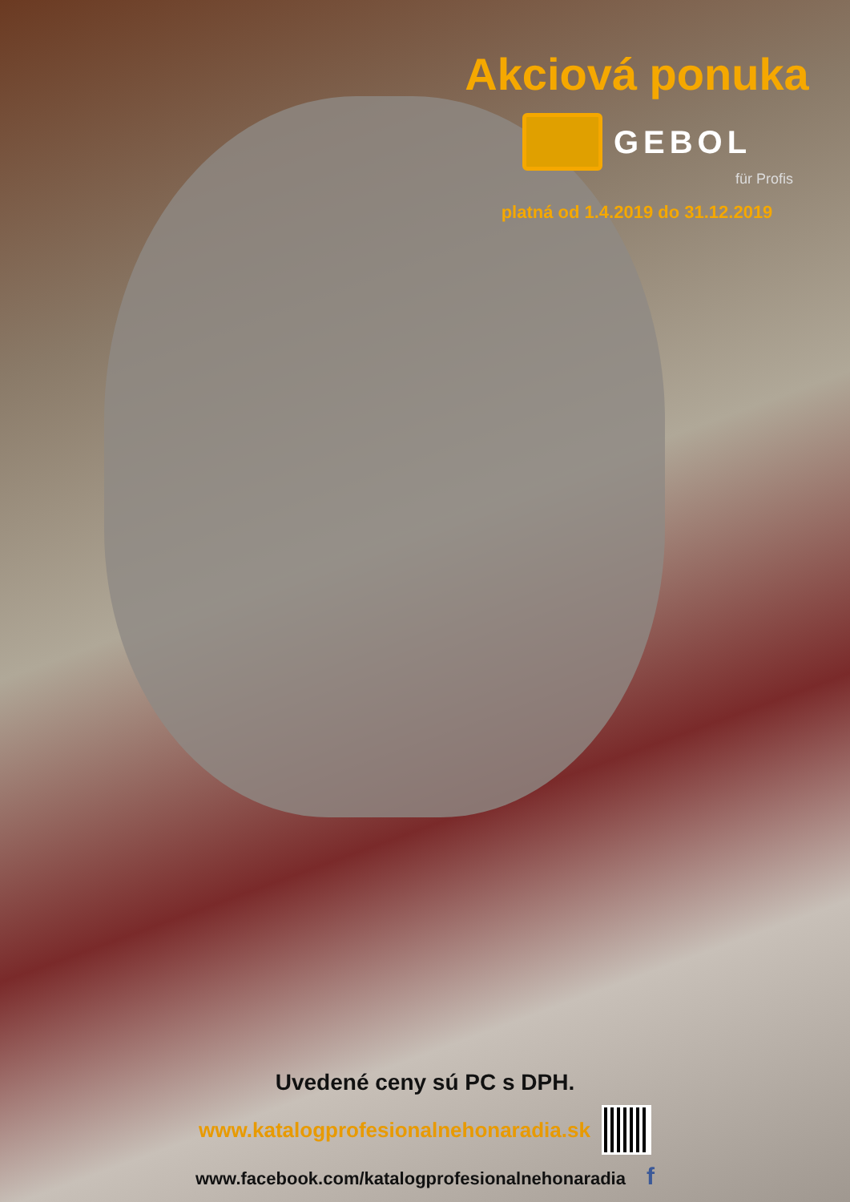Akciová ponuka
GEBOL
für Profis
platná od 1.4.2019 do 31.12.2019
Uvedené ceny sú PC s DPH.
www.katalogprofesionalnehonaradia.sk
www.facebook.com/katalogprofesionalnehonaradia f